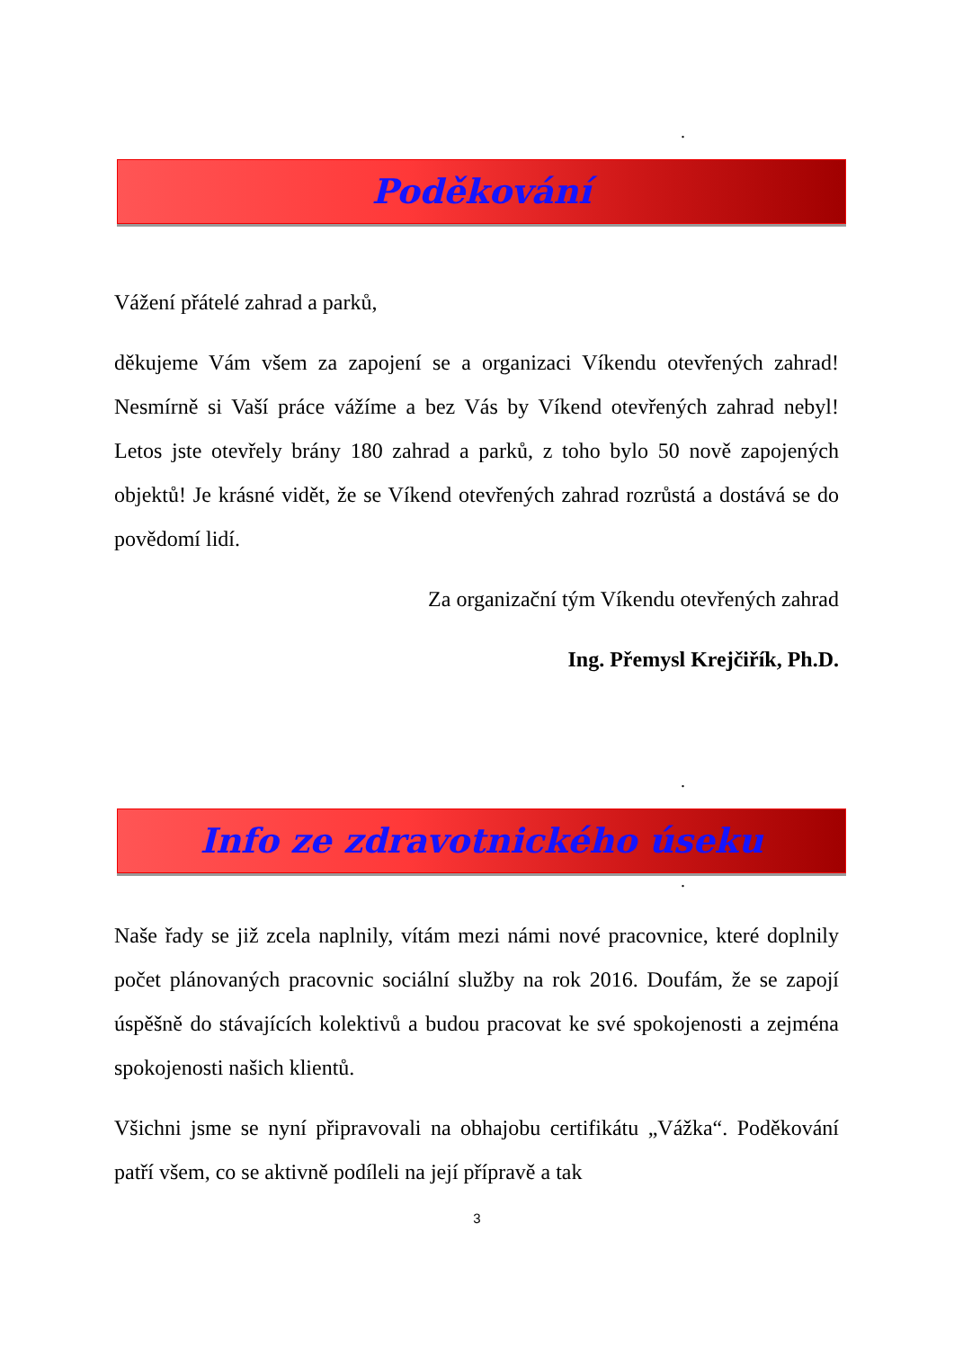.
Poděkování
Vážení přátelé zahrad a parků,
děkujeme Vám všem za zapojení se a organizaci Víkendu otevřených zahrad! Nesmírně si Vaší práce vážíme a bez Vás by Víkend otevřených zahrad nebyl! Letos jste otevřely brány 180 zahrad a parků, z toho bylo 50 nově zapojených objektů! Je krásné vidět, že se Víkend otevřených zahrad rozrůstá a dostává se do povědomí lidí.
Za organizační tým Víkendu otevřených zahrad
Ing. Přemysl Krejčiřík, Ph.D.
.
Info ze zdravotnického úseku
.
Naše řady se již zcela naplnily, vítám mezi námi nové pracovnice, které doplnily počet plánovaných pracovnic sociální služby na rok 2016. Doufám, že se zapojí úspěšně do stávajících kolektivů a budou pracovat ke své spokojenosti a zejména spokojenosti našich klientů.
Všichni jsme se nyní připravovali na obhajobu certifikátu „Vážka“. Poděkování patří všem, co se aktivně podíleli na její přípravě a tak
3